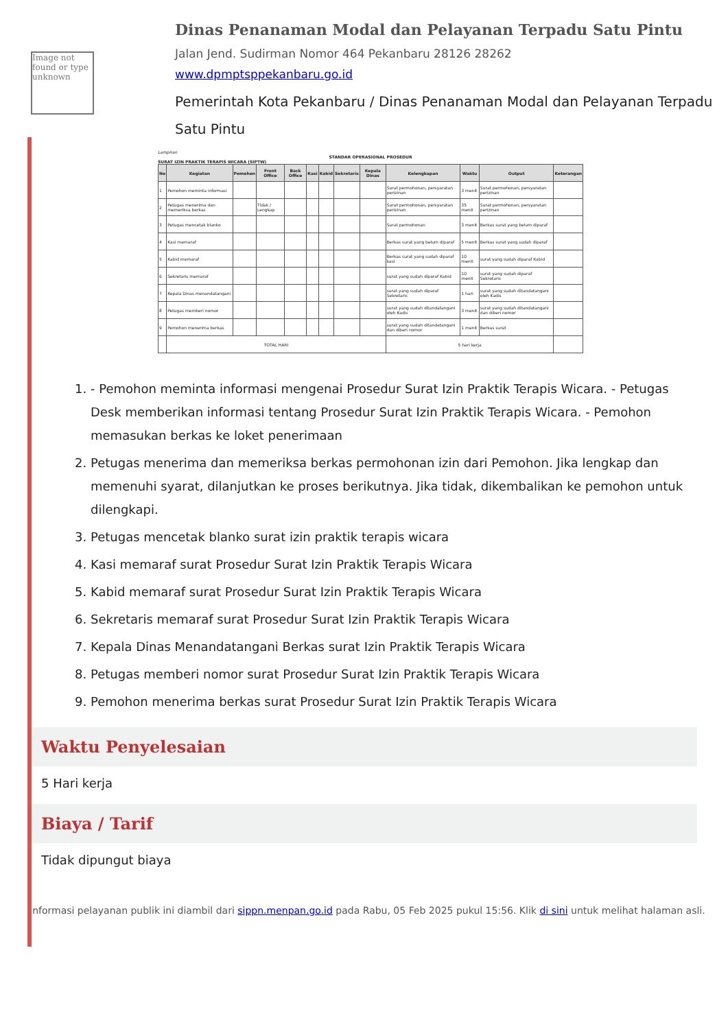Image not found or type unknown
Dinas Penanaman Modal dan Pelayanan Terpadu Satu Pintu
Jalan Jend. Sudirman Nomor 464 Pekanbaru 28126 28262
www.dpmptsppekanbaru.go.id
Pemerintah Kota Pekanbaru / Dinas Penanaman Modal dan Pelayanan Terpadu Satu Pintu
Lampiran
STANDAR OPERASIONAL PROSEDUR
SURAT IZIN PRAKTIK TERAPIS WICARA (SIPTW)
| No | Kegiatan | Pemohon | Front Office | Back Office | Kasi | Kabid | Sekretaris | Kepala Dinas | Kelengkapan | Waktu | Output | Keterangan |
| --- | --- | --- | --- | --- | --- | --- | --- | --- | --- | --- | --- | --- |
| 1 | Pemohon meminta informasi | | | | | | | | Surat permohonan, persyaratan perizinan | 3 menit | Surat permohonan, persyaratan perizinan | |
| 2 | Petugas menerima dan memeriksa berkas | | Tidak / Lengkap | | | | | | Surat permohonan, persyaratan perizinan | 35 menit | Surat permohonan, persyaratan perizinan | |
| 3 | Petugas mencetak blanko | | | | | | | | Surat permohonan | 3 menit | Berkas surat yang belum diparaf | |
| 4 | Kasi memaraf | | | | | | | | Berkas surat yang belum diparaf | 5 menit | Berkas surat yang sudah diparaf | |
| 5 | Kabid memaraf | | | | | | | | Berkas surat yang sudah diparaf kasi | 10 menit | surat yang sudah diparaf Kabid | |
| 6 | Sekretaris memaraf | | | | | | | | surat yang sudah diparaf Kabid | 10 menit | surat yang sudah diparaf Sekretaris | |
| 7 | Kepala Dinas menandatangani | | | | | | | | surat yang sudah diparaf Sekretaris | 1 hari | surat yang sudah ditandatangani oleh Kadis | |
| 8 | Petugas memberi nomor | | | | | | | | surat yang sudah ditandatangani oleh Kadis | 3 menit | surat yang sudah ditandatangani dan diberi nomor | |
| 9 | Pemohon menerima berkas | | | | | | | | surat yang sudah ditandatangani dan diberi nomor | 1 menit | Berkas surat | |
| | TOTAL HARI | | | | | | | | 5 hari kerja | | | |
1. - Pemohon meminta informasi mengenai Prosedur Surat Izin Praktik Terapis Wicara. - Petugas Desk memberikan informasi tentang Prosedur Surat Izin Praktik Terapis Wicara. - Pemohon memasukan berkas ke loket penerimaan
2. Petugas menerima dan memeriksa berkas permohonan izin dari Pemohon. Jika lengkap dan memenuhi syarat, dilanjutkan ke proses berikutnya. Jika tidak, dikembalikan ke pemohon untuk dilengkapi.
3. Petugas mencetak blanko surat izin praktik terapis wicara
4. Kasi memaraf surat Prosedur Surat Izin Praktik Terapis Wicara
5. Kabid memaraf surat Prosedur Surat Izin Praktik Terapis Wicara
6. Sekretaris memaraf surat Prosedur Surat Izin Praktik Terapis Wicara
7. Kepala Dinas Menandatangani Berkas surat Izin Praktik Terapis Wicara
8. Petugas memberi nomor surat Prosedur Surat Izin Praktik Terapis Wicara
9. Pemohon menerima berkas surat Prosedur Surat Izin Praktik Terapis Wicara
Waktu Penyelesaian
5 Hari kerja
Biaya / Tarif
Tidak dipungut biaya
Informasi pelayanan publik ini diambil dari sippn.menpan.go.id pada Rabu, 05 Feb 2025 pukul 15:56. Klik di sini untuk melihat halaman asli.